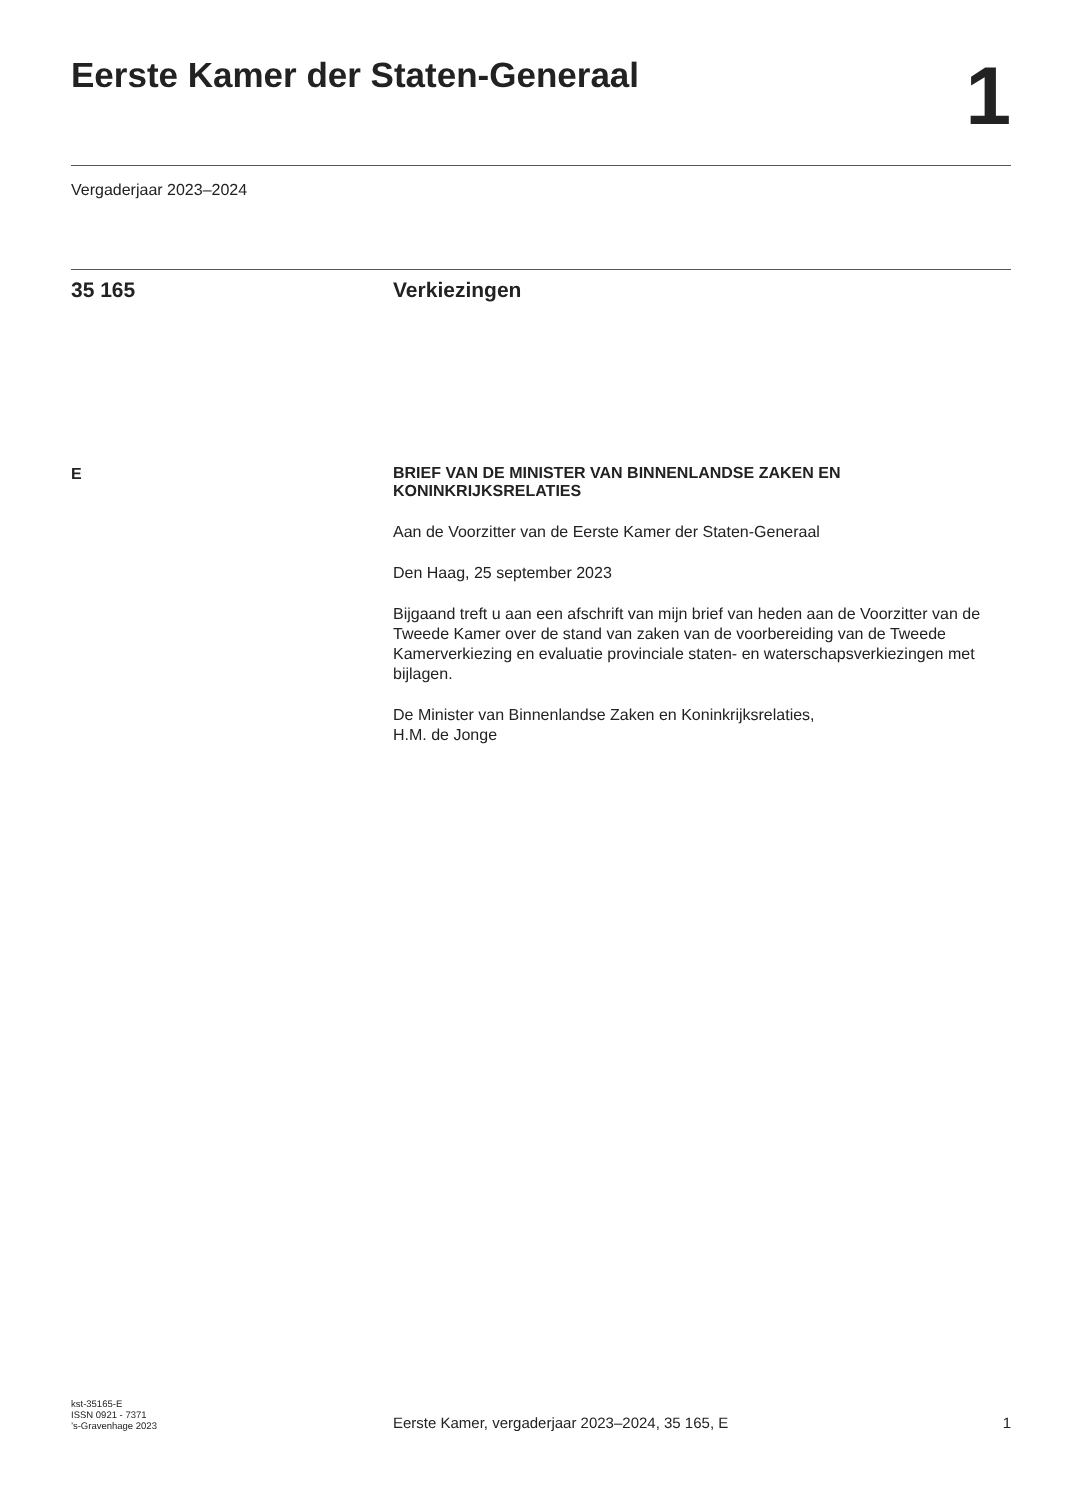Eerste Kamer der Staten-Generaal
1
Vergaderjaar 2023–2024
35 165 Verkiezingen
E
BRIEF VAN DE MINISTER VAN BINNENLANDSE ZAKEN EN KONINKRIJKSRELATIES
Aan de Voorzitter van de Eerste Kamer der Staten-Generaal
Den Haag, 25 september 2023
Bijgaand treft u aan een afschrift van mijn brief van heden aan de Voorzitter van de Tweede Kamer over de stand van zaken van de voorbereiding van de Tweede Kamerverkiezing en evaluatie provinciale staten- en waterschapsverkiezingen met bijlagen.
De Minister van Binnenlandse Zaken en Koninkrijksrelaties,
H.M. de Jonge
kst-35165-E
ISSN 0921 - 7371
’s-Gravenhage 2023
Eerste Kamer, vergaderjaar 2023–2024, 35 165, E
1